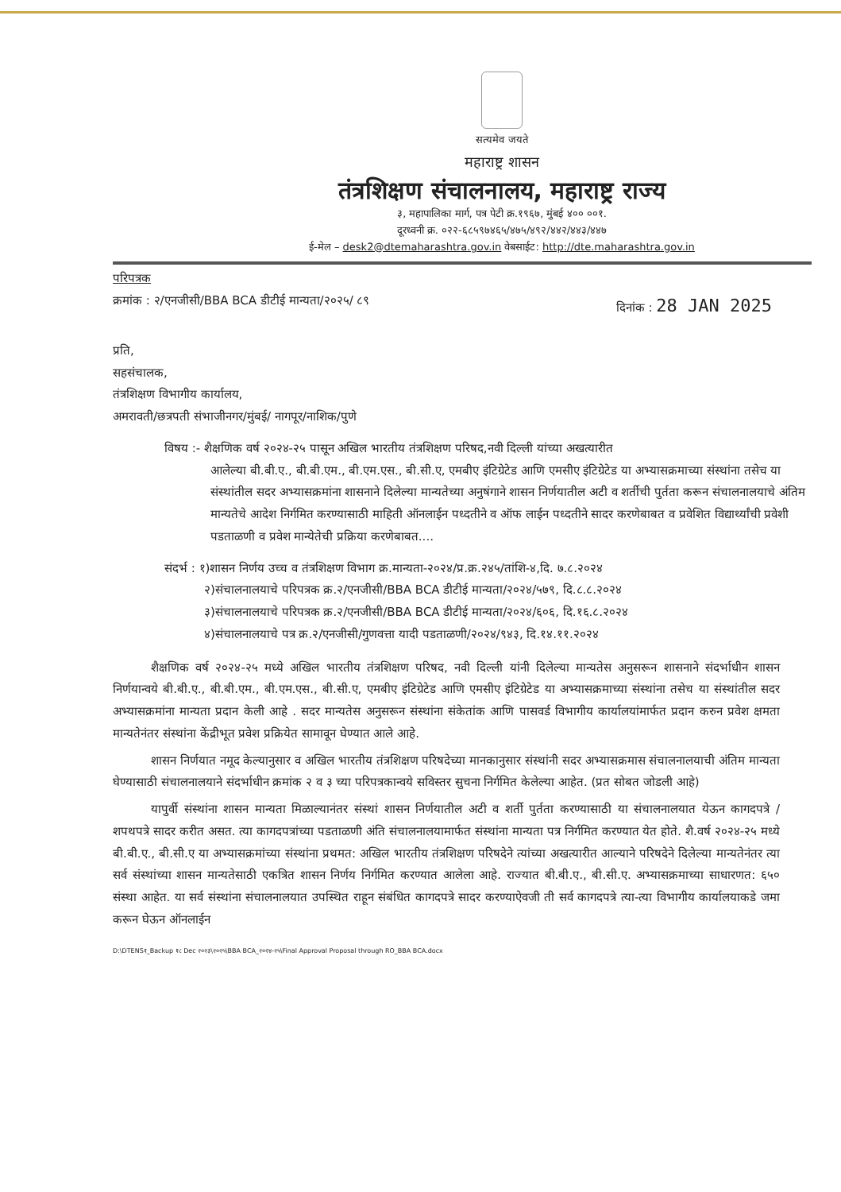सत्यमेव जयते
महाराष्ट्र शासन
तंत्रशिक्षण संचालनालय, महाराष्ट्र राज्य
३, महापालिका मार्ग, पत्र पेटी क्र.१९६७, मुंबई ४०० ००१.
दूरध्वनी क्र. ०२२-६८५९७४६५/४७५/४९२/४४२/४४३/४४७
ई-मेल – desk2@dtemaharashtra.gov.in वेबसाईट: http://dte.maharashtra.gov.in
परिपत्रक
क्रमांक : २/एनजीसी/BBA BCA डीटीई मान्यता/२०२५/ ८९ दिनांक : 28 JAN 2025
प्रति,
सहसंचालक,
तंत्रशिक्षण विभागीय कार्यालय,
अमरावती/छत्रपती संभाजीनगर/मुंबई/ नागपूर/नाशिक/पुणे
विषय :- शैक्षणिक वर्ष २०२४-२५ पासून अखिल भारतीय तंत्रशिक्षण परिषद,नवी दिल्ली यांच्या अखत्यारीत
आलेल्या बी.बी.ए., बी.बी.एम., बी.एम.एस., बी.सी.ए, एमबीए इंटिग्रेटेड आणि एमसीए इंटिग्रेटेड या अभ्यासक्रमाच्या संस्थांना तसेच या संस्थांतील सदर अभ्यासक्रमांना शासनाने दिलेल्या मान्यतेच्या अनुषंगाने शासन निर्णयातील अटी व शर्तीची पुर्तता करून संचालनालयाचे अंतिम मान्यतेचे आदेश निर्गमित करण्यासाठी माहिती ऑनलाईन पध्दतीने व ऑफ लाईन पध्दतीने सादर करणेबाबत व प्रवेशित विद्यार्थ्यांची प्रवेशी पडताळणी व प्रवेश मान्येतेची प्रक्रिया करणेबाबत....
संदर्भ : १)शासन निर्णय उच्च व तंत्रशिक्षण विभाग क्र.मान्यता-२०२४/प्र.क्र.२४५/तांशि-४,दि. ७.८.२०२४
२)संचालनालयाचे परिपत्रक क्र.२/एनजीसी/BBA BCA डीटीई मान्यता/२०२४/५७९, दि.८.८.२०२४
३)संचालनालयाचे परिपत्रक क्र.२/एनजीसी/BBA BCA डीटीई मान्यता/२०२४/६०६, दि.१६.८.२०२४
४)संचालनालयाचे पत्र क्र.२/एनजीसी/गुणवत्ता यादी पडताळणी/२०२४/९४३, दि.१४.११.२०२४
शैक्षणिक वर्ष २०२४-२५ मध्ये अखिल भारतीय तंत्रशिक्षण परिषद, नवी दिल्ली यांनी दिलेल्या मान्यतेस अनुसरून शासनाने संदर्भाधीन शासन निर्णयान्वये बी.बी.ए., बी.बी.एम., बी.एम.एस., बी.सी.ए, एमबीए इंटिग्रेटेड आणि एमसीए इंटिग्रेटेड या अभ्यासक्रमाच्या संस्थांना तसेच या संस्थांतील सदर अभ्यासक्रमांना मान्यता प्रदान केली आहे . सदर मान्यतेस अनुसरून संस्थांना संकेतांक आणि पासवर्ड विभागीय कार्यालयांमार्फत प्रदान करुन प्रवेश क्षमता मान्यतेनंतर संस्थांना केंद्रीभूत प्रवेश प्रक्रियेत सामावून घेण्यात आले आहे.
शासन निर्णयात नमूद केल्यानुसार व अखिल भारतीय तंत्रशिक्षण परिषदेच्या मानकानुसार संस्थांनी सदर अभ्यासक्रमास संचालनालयाची अंतिम मान्यता घेण्यासाठी संचालनालयाने संदर्भाधीन क्रमांक २ व ३ च्या परिपत्रकान्वये सविस्तर सुचना निर्गमित केलेल्या आहेत. (प्रत सोबत जोडली आहे)
यापुर्वी संस्थांना शासन मान्यता मिळाल्यानंतर संस्थां शासन निर्णयातील अटी व शर्ती पुर्तता करण्यासाठी या संचालनालयात येऊन कागदपत्रे / शपथपत्रे सादर करीत असत. त्या कागदपत्रांच्या पडताळणी अंति संचालनालयामार्फत संस्थांना मान्यता पत्र निर्गमित करण्यात येत होते. शै.वर्ष २०२४-२५ मध्ये बी.बी.ए., बी.सी.ए या अभ्यासक्रमांच्या संस्थांना प्रथमत: अखिल भारतीय तंत्रशिक्षण परिषदेने त्यांच्या अखत्यारीत आल्याने परिषदेने दिलेल्या मान्यतेनंतर त्या सर्व संस्थांच्या शासन मान्यतेसाठी एकत्रित शासन निर्णय निर्गमित करण्यात आलेला आहे. राज्यात बी.बी.ए., बी.सी.ए. अभ्यासक्रमाच्या साधारणत: ६५० संस्था आहेत. या सर्व संस्थांना संचालनालयात उपस्थित राहून संबंधित कागदपत्रे सादर करण्याऐवजी ती सर्व कागदपत्रे त्या-त्या विभागीय कार्यालयाकडे जमा करून घेऊन ऑनलाईन
D:\DTENS१_Backup १८ Dec २०२३\२०२५\BBA BCA_२०२४-२५\Final Approval Proposal through RO_BBA BCA.docx